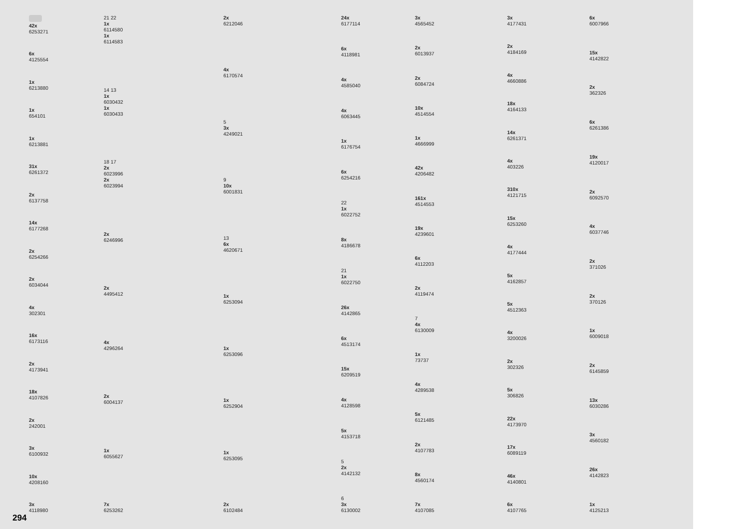42x
6253271
6x
4125554
1x
6213880
1x
654101
1x
6213881
31x
6261372
2x
6137758
14x
6177268
2x
6254266
2x
6034044
4x
302301
16x
6173116
2x
4173941
18x
4107826
2x
242001
3x
6100932
10x
4208160
3x
4118980
21 22
1x
6114580
1x
6114583
14 13
1x
6030432
1x
6030433
18 17
2x
6023996
2x
6023994
2x
6246996
2x
4495412
4x
4296264
2x
6004137
1x
6055627
7x
6253262
2x
6212046
4x
6170574
5
3x
4249021
9
10x
6001831
13
6x
4620671
1x
6253094
1x
6253096
1x
6252904
1x
6253095
2x
6102484
24x
6177114
6x
4118981
4x
4585040
4x
6063445
1x
6176754
6x
6254216
22
1x
6022752
8x
4186678
21
1x
6022750
26x
4142865
6x
4513174
15x
6209519
4x
4128598
5x
4153718
5
2x
4142132
6
3x
6130002
3x
4565452
2x
6013937
2x
6084724
10x
4514554
1x
4666999
42x
4206482
161x
4514553
19x
4239601
6x
4112203
2x
4119474
7
4x
6130009
1x
73737
4x
4289538
5x
6121485
2x
4107783
8x
4560174
7x
4107085
3x
4177431
2x
4184169
4x
4660886
18x
4164133
14x
6261371
4x
403226
310x
4121715
15x
6253260
4x
4177444
5x
4162857
5x
4512363
4x
3200026
2x
302326
5x
306826
22x
4173970
17x
6089119
46x
4140801
6x
4107765
6x
6007966
15x
4142822
2x
362326
6x
6261386
19x
4120017
2x
6092570
4x
6037746
2x
371026
2x
370126
1x
6009018
2x
6145859
13x
6030286
3x
4560182
26x
4142823
1x
4125213
294